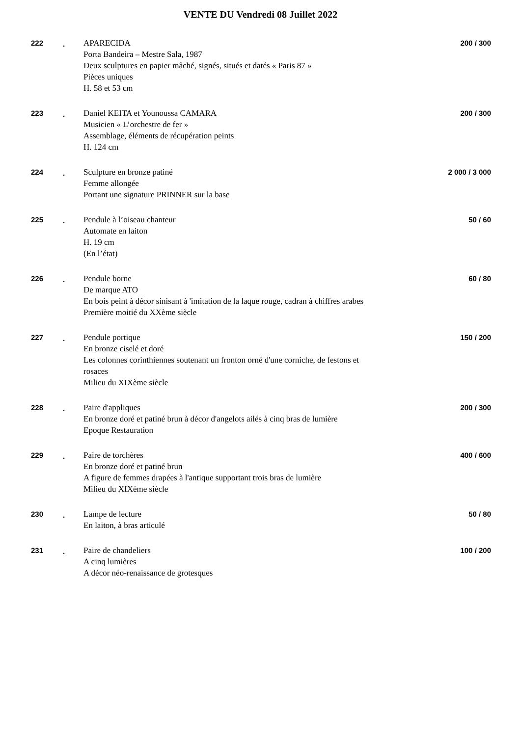VENTE DU Vendredi 08 Juillet 2022
222 . APARECIDA
Porta Bandeira – Mestre Sala, 1987
Deux sculptures en papier mâché, signés, situés et datés « Paris 87 »
Pièces uniques
H. 58 et 53 cm
200 / 300
223 . Daniel KEITA et Younoussa CAMARA
Musicien « L’orchestre de fer »
Assemblage, éléments de récupération peints
H. 124 cm
200 / 300
224 . Sculpture en bronze patiné
Femme allongée
Portant une signature PRINNER sur la base
2 000 / 3 000
225 . Pendule à l’oiseau chanteur
Automate en laiton
H. 19 cm
(En l’état)
50 / 60
226 . Pendule borne
De marque ATO
En bois peint à décor sinisant à 'imitation de la laque rouge, cadran à chiffres arabes
Première moitié du XXème siècle
60 / 80
227 . Pendule portique
En bronze ciselé et doré
Les colonnes corinthiennes soutenant un fronton orné d'une corniche, de festons et rosaces
Milieu du XIXème siècle
150 / 200
228 . Paire d'appliques
En bronze doré et patiné brun à décor d'angelots ailés à cinq bras de lumière
Epoque Restauration
200 / 300
229 . Paire de torchères
En bronze doré et patiné brun
A figure de femmes drapées à l'antique supportant trois bras de lumière
Milieu du XIXème siècle
400 / 600
230 . Lampe de lecture
En laiton, à bras articulé
50 / 80
231 . Paire de chandeliers
A cinq lumières
A décor néo-renaissance de grotesques
100 / 200